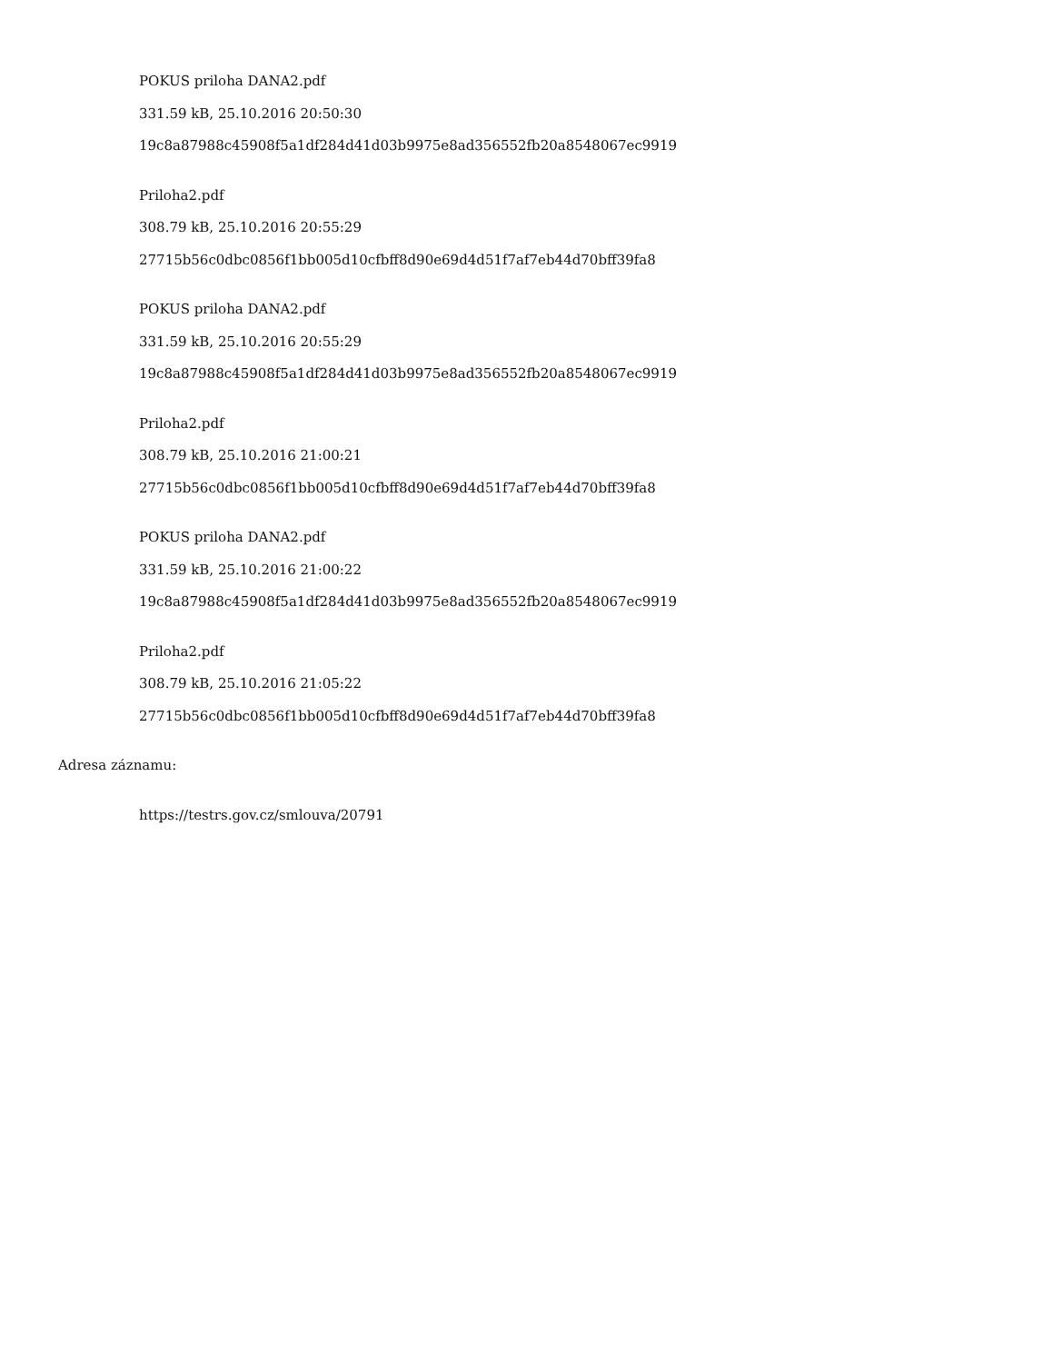POKUS priloha DANA2.pdf
331.59 kB, 25.10.2016 20:50:30
19c8a87988c45908f5a1df284d41d03b9975e8ad356552fb20a8548067ec9919
Priloha2.pdf
308.79 kB, 25.10.2016 20:55:29
27715b56c0dbc0856f1bb005d10cfbff8d90e69d4d51f7af7eb44d70bff39fa8
POKUS priloha DANA2.pdf
331.59 kB, 25.10.2016 20:55:29
19c8a87988c45908f5a1df284d41d03b9975e8ad356552fb20a8548067ec9919
Priloha2.pdf
308.79 kB, 25.10.2016 21:00:21
27715b56c0dbc0856f1bb005d10cfbff8d90e69d4d51f7af7eb44d70bff39fa8
POKUS priloha DANA2.pdf
331.59 kB, 25.10.2016 21:00:22
19c8a87988c45908f5a1df284d41d03b9975e8ad356552fb20a8548067ec9919
Priloha2.pdf
308.79 kB, 25.10.2016 21:05:22
27715b56c0dbc0856f1bb005d10cfbff8d90e69d4d51f7af7eb44d70bff39fa8
Adresa záznamu:
https://testrs.gov.cz/smlouva/20791